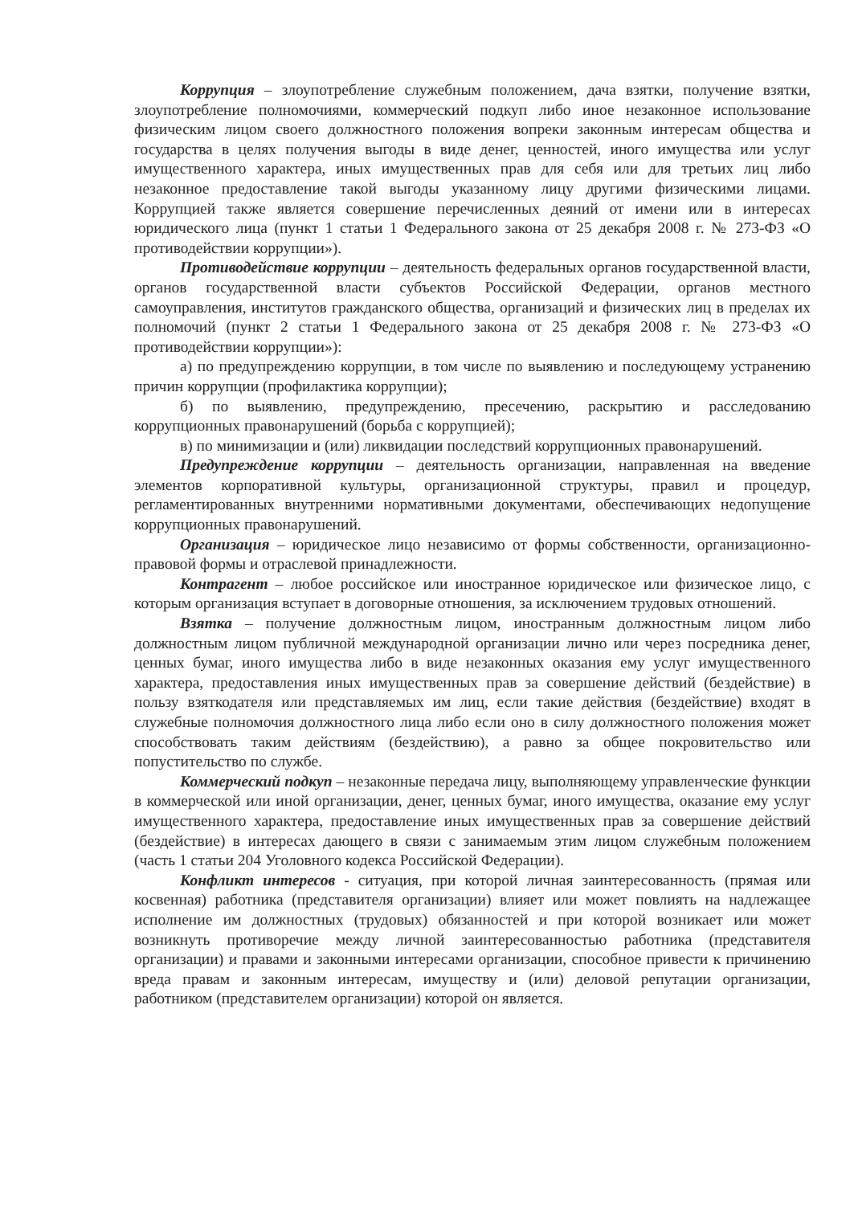Коррупция – злоупотребление служебным положением, дача взятки, получение взятки, злоупотребление полномочиями, коммерческий подкуп либо иное незаконное использование физическим лицом своего должностного положения вопреки законным интересам общества и государства в целях получения выгоды в виде денег, ценностей, иного имущества или услуг имущественного характера, иных имущественных прав для себя или для третьих лиц либо незаконное предоставление такой выгоды указанному лицу другими физическими лицами. Коррупцией также является совершение перечисленных деяний от имени или в интересах юридического лица (пункт 1 статьи 1 Федерального закона от 25 декабря 2008 г. № 273-ФЗ «О противодействии коррупции»).
Противодействие коррупции – деятельность федеральных органов государственной власти, органов государственной власти субъектов Российской Федерации, органов местного самоуправления, институтов гражданского общества, организаций и физических лиц в пределах их полномочий (пункт 2 статьи 1 Федерального закона от 25 декабря 2008 г. № 273-ФЗ «О противодействии коррупции»):
а) по предупреждению коррупции, в том числе по выявлению и последующему устранению причин коррупции (профилактика коррупции);
б) по выявлению, предупреждению, пресечению, раскрытию и расследованию коррупционных правонарушений (борьба с коррупцией);
в) по минимизации и (или) ликвидации последствий коррупционных правонарушений.
Предупреждение коррупции – деятельность организации, направленная на введение элементов корпоративной культуры, организационной структуры, правил и процедур, регламентированных внутренними нормативными документами, обеспечивающих недопущение коррупционных правонарушений.
Организация – юридическое лицо независимо от формы собственности, организационно-правовой формы и отраслевой принадлежности.
Контрагент – любое российское или иностранное юридическое или физическое лицо, с которым организация вступает в договорные отношения, за исключением трудовых отношений.
Взятка – получение должностным лицом, иностранным должностным лицом либо должностным лицом публичной международной организации лично или через посредника денег, ценных бумаг, иного имущества либо в виде незаконных оказания ему услуг имущественного характера, предоставления иных имущественных прав за совершение действий (бездействие) в пользу взяткодателя или представляемых им лиц, если такие действия (бездействие) входят в служебные полномочия должностного лица либо если оно в силу должностного положения может способствовать таким действиям (бездействию), а равно за общее покровительство или попустительство по службе.
Коммерческий подкуп – незаконные передача лицу, выполняющему управленческие функции в коммерческой или иной организации, денег, ценных бумаг, иного имущества, оказание ему услуг имущественного характера, предоставление иных имущественных прав за совершение действий (бездействие) в интересах дающего в связи с занимаемым этим лицом служебным положением (часть 1 статьи 204 Уголовного кодекса Российской Федерации).
Конфликт интересов - ситуация, при которой личная заинтересованность (прямая или косвенная) работника (представителя организации) влияет или может повлиять на надлежащее исполнение им должностных (трудовых) обязанностей и при которой возникает или может возникнуть противоречие между личной заинтересованностью работника (представителя организации) и правами и законными интересами организации, способное привести к причинению вреда правам и законным интересам, имуществу и (или) деловой репутации организации, работником (представителем организации) которой он является.